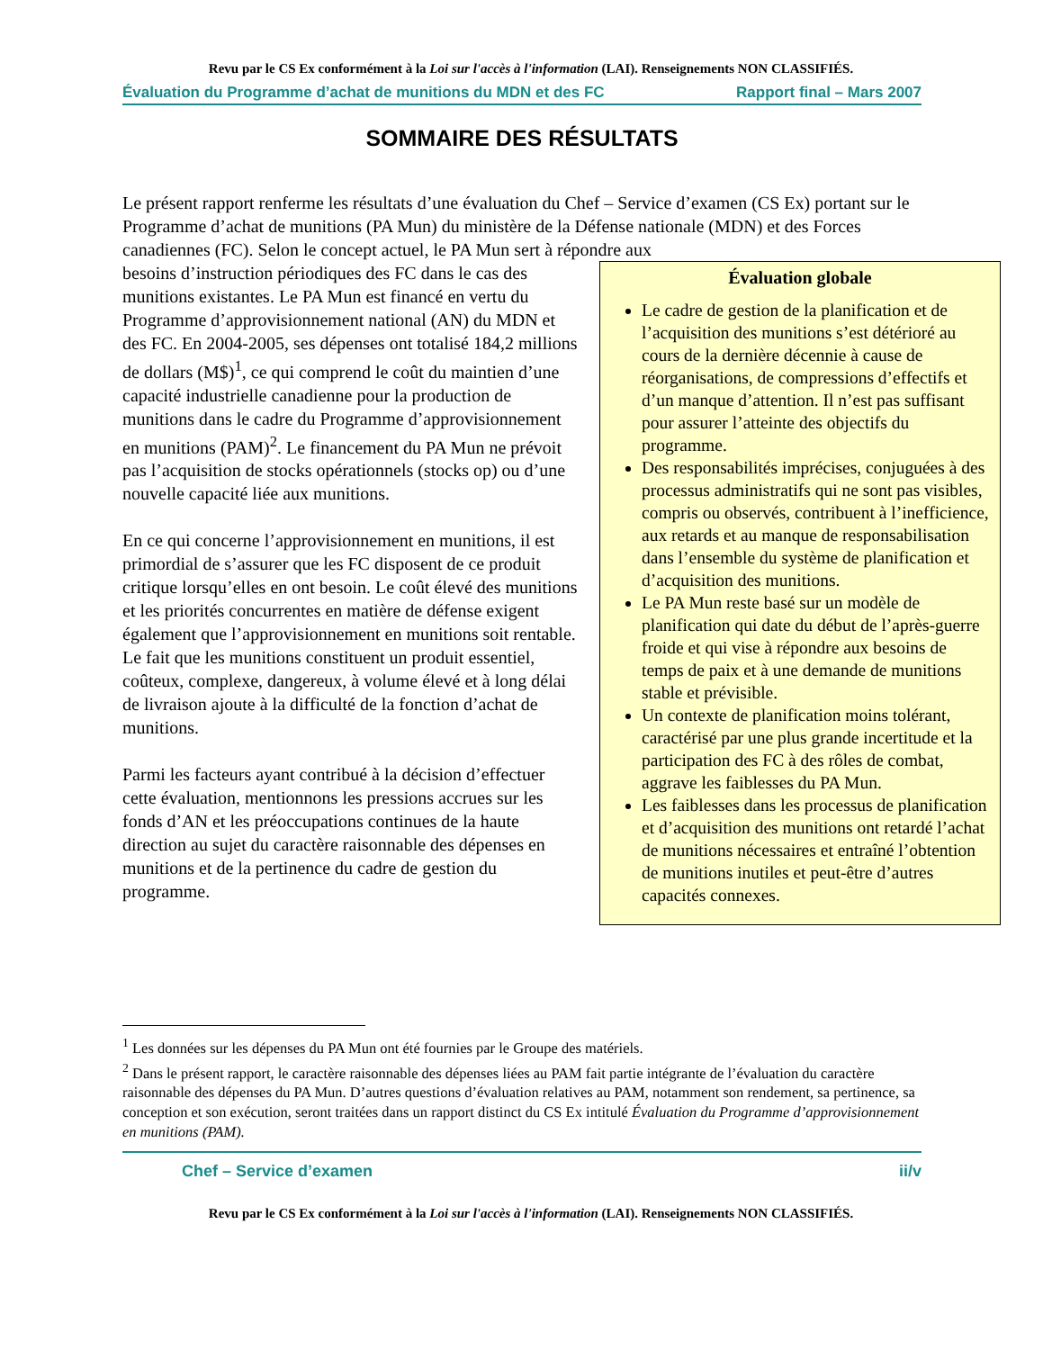Revu par le CS Ex conformément à la Loi sur l'accès à l'information (LAI). Renseignements NON CLASSIFIÉS.
Évaluation du Programme d’achat de munitions du MDN et des FC Rapport final – Mars 2007
SOMMAIRE DES RÉSULTATS
Le présent rapport renferme les résultats d’une évaluation du Chef – Service d’examen (CS Ex) portant sur le Programme d’achat de munitions (PA Mun) du ministère de la Défense nationale (MDN) et des Forces canadiennes (FC). Selon le concept actuel, le PA Mun sert à répondre aux
Évaluation globale
Le cadre de gestion de la planification et de l’acquisition des munitions s’est détérioré au cours de la dernière décennie à cause de réorganisations, de compressions d’effectifs et d’un manque d’attention. Il n’est pas suffisant pour assurer l’atteinte des objectifs du programme.
Des responsabilités imprécises, conjuguées à des processus administratifs qui ne sont pas visibles, compris ou observés, contribuent à l’inefficience, aux retards et au manque de responsabilisation dans l’ensemble du système de planification et d’acquisition des munitions.
Le PA Mun reste basé sur un modèle de planification qui date du début de l’après-guerre froide et qui vise à répondre aux besoins de temps de paix et à une demande de munitions stable et prévisible.
Un contexte de planification moins tolérant, caractérisé par une plus grande incertitude et la participation des FC à des rôles de combat, aggrave les faiblesses du PA Mun.
Les faiblesses dans les processus de planification et d’acquisition des munitions ont retardé l’achat de munitions nécessaires et entraîné l’obtention de munitions inutiles et peut-être d’autres capacités connexes.
besoins d’instruction périodiques des FC dans le cas des munitions existantes. Le PA Mun est financé en vertu du Programme d’approvisionnement national (AN) du MDN et des FC. En 2004-2005, ses dépenses ont totalisé 184,2 millions de dollars (M$)<sup>1</sup>, ce qui comprend le coût du maintien d’une capacité industrielle canadienne pour la production de munitions dans le cadre du Programme d’approvisionnement en munitions (PAM)<sup>2</sup>. Le financement du PA Mun ne prévoit pas l’acquisition de stocks opérationnels (stocks op) ou d’une nouvelle capacité liée aux munitions.
En ce qui concerne l’approvisionnement en munitions, il est primordial de s’assurer que les FC disposent de ce produit critique lorsqu’elles en ont besoin. Le coût élevé des munitions et les priorités concurrentes en matière de défense exigent également que l’approvisionnement en munitions soit rentable. Le fait que les munitions constituent un produit essentiel, coûteux, complexe, dangereux, à volume élevé et à long délai de livraison ajoute à la difficulté de la fonction d’achat de munitions.
Parmi les facteurs ayant contribué à la décision d’effectuer cette évaluation, mentionnons les pressions accrues sur les fonds d’AN et les préoccupations continues de la haute direction au sujet du caractère raisonnable des dépenses en munitions et de la pertinence du cadre de gestion du programme.
<sup>1</sup> Les données sur les dépenses du PA Mun ont été fournies par le Groupe des matériels.
<sup>2</sup> Dans le présent rapport, le caractère raisonnable des dépenses liées au PAM fait partie intégrante de l’évaluation du caractère raisonnable des dépenses du PA Mun. D’autres questions d’évaluation relatives au PAM, notamment son rendement, sa pertinence, sa conception et son exécution, seront traitées dans un rapport distinct du CS Ex intitulé Évaluation du Programme d’approvisionnement en munitions (PAM).
Chef – Service d’examen ii/v
Revu par le CS Ex conformément à la Loi sur l'accès à l'information (LAI). Renseignements NON CLASSIFIÉS.